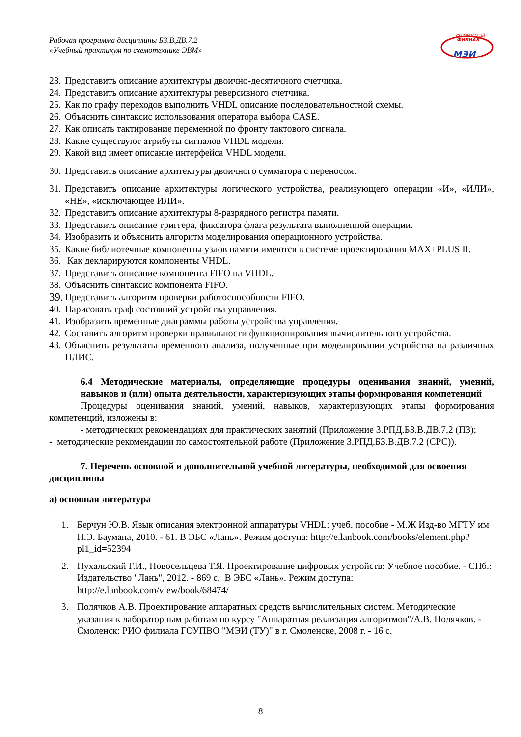Рабочая программа дисциплины Б3.В.ДВ.7.2
«Учебный практикум по схемотехнике ЭВМ»
СМОЛЕНСКИЙ
ФИЛИАЛ
МЭИ
23. Представить описание архитектуры двоично-десятичного счетчика.
24. Представить описание архитектуры реверсивного счетчика.
25. Как по графу переходов выполнить VHDL описание последовательностной схемы.
26. Объяснить синтаксис использования оператора выбора CASE.
27. Как описать тактирование переменной по фронту тактового сигнала.
28. Какие существуют атрибуты сигналов VHDL модели.
29. Какой вид имеет описание интерфейса VHDL модели.
30. Представить описание архитектуры двоичного сумматора с переносом.
31. Представить описание архитектуры логического устройства, реализующего операции «И», «ИЛИ», «НЕ», «исключающее ИЛИ».
32. Представить описание архитектуры 8-разрядного регистра памяти.
33. Представить описание триггера, фиксатора флага результата выполненной операции.
34. Изобразить и объяснить алгоритм моделирования операционного устройства.
35. Какие библиотечные компоненты узлов памяти имеются в системе проектирования MAX+PLUS II.
36. Как декларируются компоненты VHDL.
37. Представить описание компонента FIFO на VHDL.
38. Объяснить синтаксис компонента FIFO.
39. Представить алгоритм проверки работоспособности FIFO.
40. Нарисовать граф состояний устройства управления.
41. Изобразить временные диаграммы работы устройства управления.
42. Составить алгоритм проверки правильности функционирования вычислительного устройства.
43. Объяснить результаты временного анализа, полученные при моделировании устройства на различных ПЛИС.
6.4 Методические материалы, определяющие процедуры оценивания знаний, умений, навыков и (или) опыта деятельности, характеризующих этапы формирования компетенций
Процедуры оценивания знаний, умений, навыков, характеризующих этапы формирования компетенций, изложены в:
- методических рекомендациях для практических занятий (Приложение 3.РПД.Б3.В.ДВ.7.2 (ПЗ);
- методические рекомендации по самостоятельной работе (Приложение 3.РПД.Б3.В.ДВ.7.2 (СРС)).
7. Перечень основной и дополнительной учебной литературы, необходимой для освоения дисциплины
а) основная литература
1. Берчун Ю.В. Язык описания электронной аппаратуры VHDL: учеб. пособие - М.Ж Изд-во МГТУ им Н.Э. Баумана, 2010. - 61. В ЭБС «Лань». Режим доступа: http://e.lanbook.com/books/element.php?pl1_id=52394
2. Пухальский Г.И., Новосельцева Т.Я. Проектирование цифровых устройств: Учебное пособие. - СПб.: Издательство "Лань", 2012. - 869 с. В ЭБС «Лань». Режим доступа: http://e.lanbook.com/view/book/68474/
3. Полячков А.В. Проектирование аппаратных средств вычислительных систем. Методические указания к лабораторным работам по курсу "Аппаратная реализация алгоритмов"/А.В. Полячков. - Смоленск: РИО филиала ГОУПВО "МЭИ (ТУ)" в г. Смоленске, 2008 г. - 16 с.
8